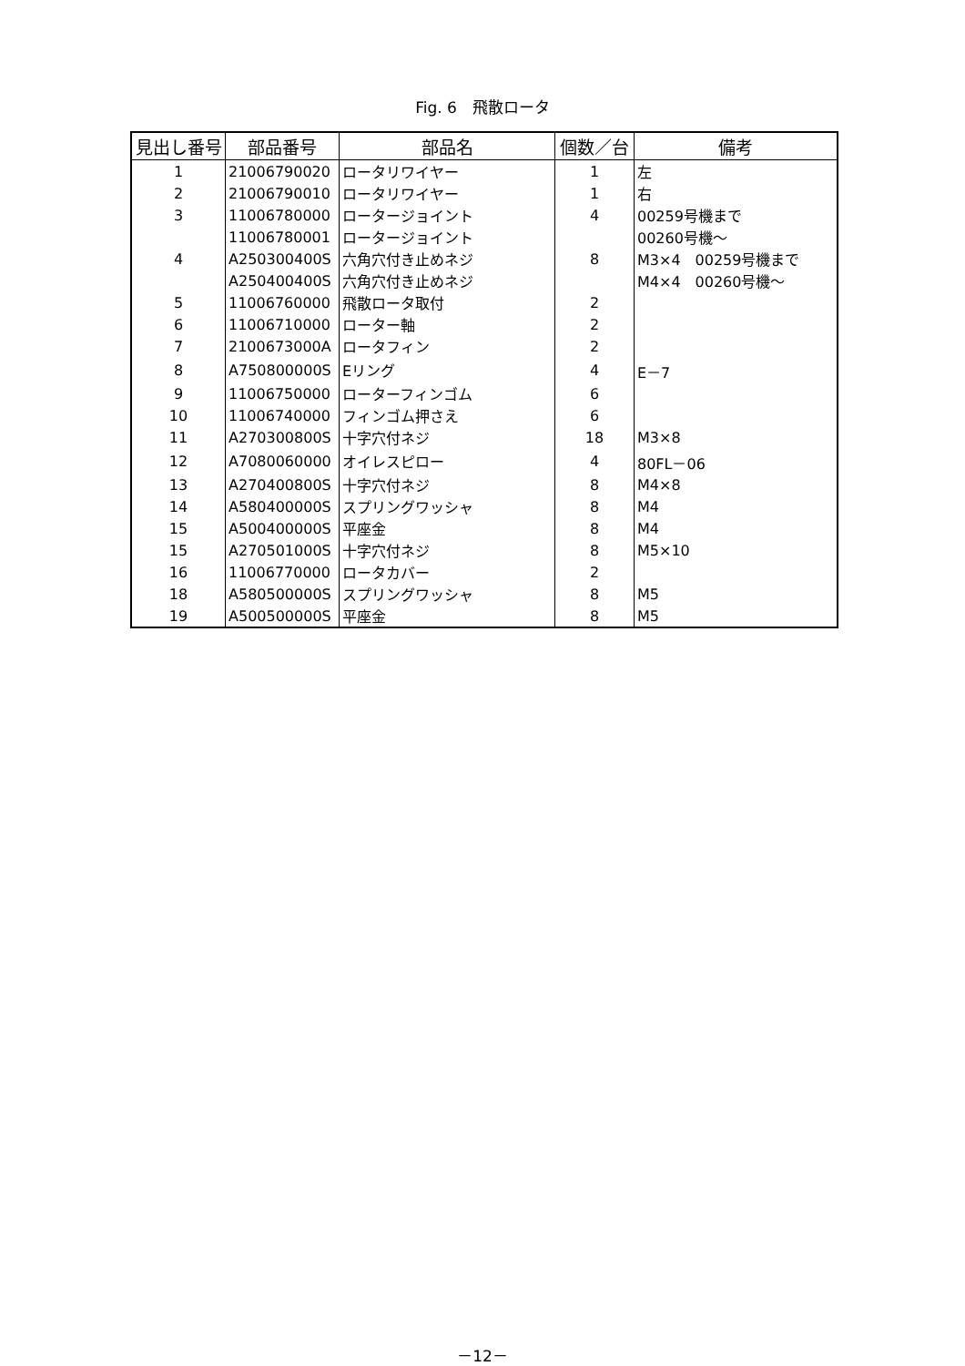Fig. 6　飛散ロータ
| 見出し番号 | 部品番号 | 部品名 | 個数／台 | 備考 |
| --- | --- | --- | --- | --- |
| 1 | 21006790020 | ロータリワイヤー | 1 | 左 |
| 2 | 21006790010 | ロータリワイヤー | 1 | 右 |
| 3 | 11006780000 | ロータージョイント | 4 | 00259号機まで |
| | 11006780001 | ロータージョイント | | 00260号機～ |
| 4 | A250300400S | 六角穴付き止めネジ | 8 | M3×4 00259号機まで |
| | A250400400S | 六角穴付き止めネジ | | M4×4 00260号機～ |
| 5 | 11006760000 | 飛散ロータ取付 | 2 | |
| 6 | 11006710000 | ローター軸 | 2 | |
| 7 | 2100673000A | ロータフィン | 2 | |
| 8 | A750800000S | Eリング | 4 | E－7 |
| 9 | 11006750000 | ローターフィンゴム | 6 | |
| 10 | 11006740000 | フィンゴム押さえ | 6 | |
| 11 | A270300800S | 十字穴付ネジ | 18 | M3×8 |
| 12 | A7080060000 | オイレスピロー | 4 | 80FL－06 |
| 13 | A270400800S | 十字穴付ネジ | 8 | M4×8 |
| 14 | A580400000S | スプリングワッシャ | 8 | M4 |
| 15 | A500400000S | 平座金 | 8 | M4 |
| 15 | A270501000S | 十字穴付ネジ | 8 | M5×10 |
| 16 | 11006770000 | ロータカバー | 2 | |
| 18 | A580500000S | スプリングワッシャ | 8 | M5 |
| 19 | A500500000S | 平座金 | 8 | M5 |
－12－